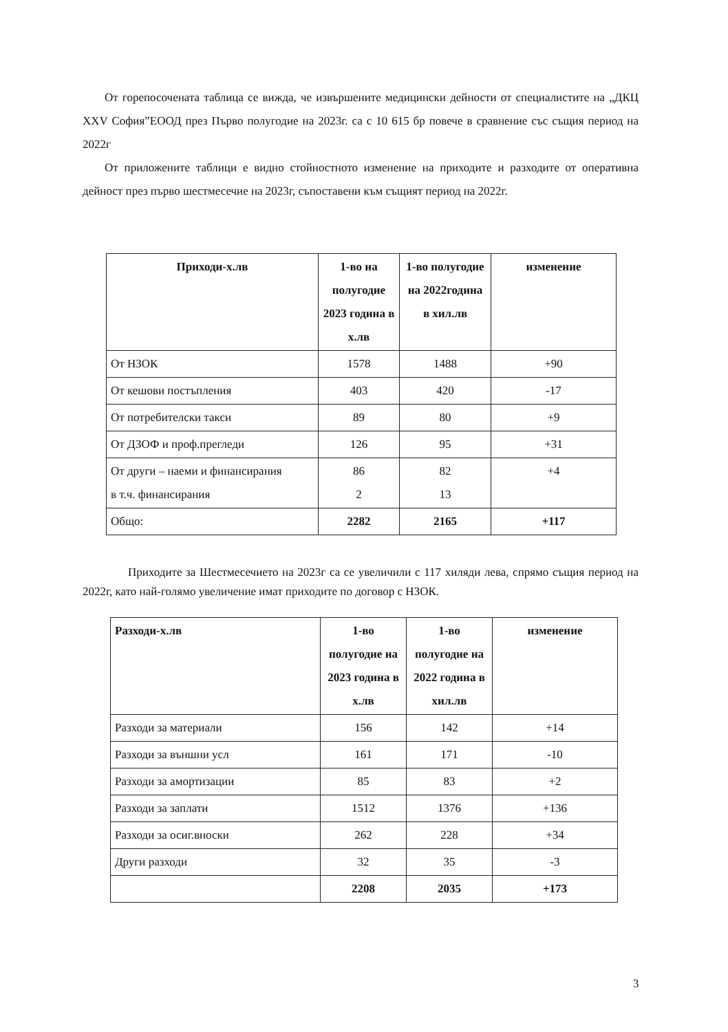От горепосочената таблица се вижда, че извършените медицински дейности от специалистите на „ДКЦ XXV София”ЕООД през Първо полугодие на 2023г. са с 10 615 бр повече в сравнение със същия период на 2022г
От приложените таблици е видно стойностното изменение на приходите и разходите от оперативна дейност през първо шестмесечие на 2023г, съпоставени към същият период на 2022г.
| Приходи-х.лв | 1-во на полугодие 2023 година в х.лв | 1-во полугодие на 2022година в хил.лв | изменение |
| --- | --- | --- | --- |
| От НЗОК | 1578 | 1488 | +90 |
| От кешови постъпления | 403 | 420 | -17 |
| От потребителски такси | 89 | 80 | +9 |
| От ДЗОФ и проф.прегледи | 126 | 95 | +31 |
| От други – наеми и финансирания в т.ч. финансирания | 86 2 | 82 13 | +4 |
| Общо: | 2282 | 2165 | +117 |
Приходите за Шестмесечието на 2023г са се увеличили с 117 хиляди лева, спрямо същия период на 2022г, като най-голямо увеличение имат приходите по договор с НЗОК.
| Разходи-х.лв | 1-во полугодие на 2023 година в х.лв | 1-во полугодие на 2022 година в хил.лв | изменение |
| --- | --- | --- | --- |
| Разходи за материали | 156 | 142 | +14 |
| Разходи за външни усл | 161 | 171 | -10 |
| Разходи за амортизации | 85 | 83 | +2 |
| Разходи за заплати | 1512 | 1376 | +136 |
| Разходи за осиг.вноски | 262 | 228 | +34 |
| Други разходи | 32 | 35 | -3 |
| | 2208 | 2035 | +173 |
3